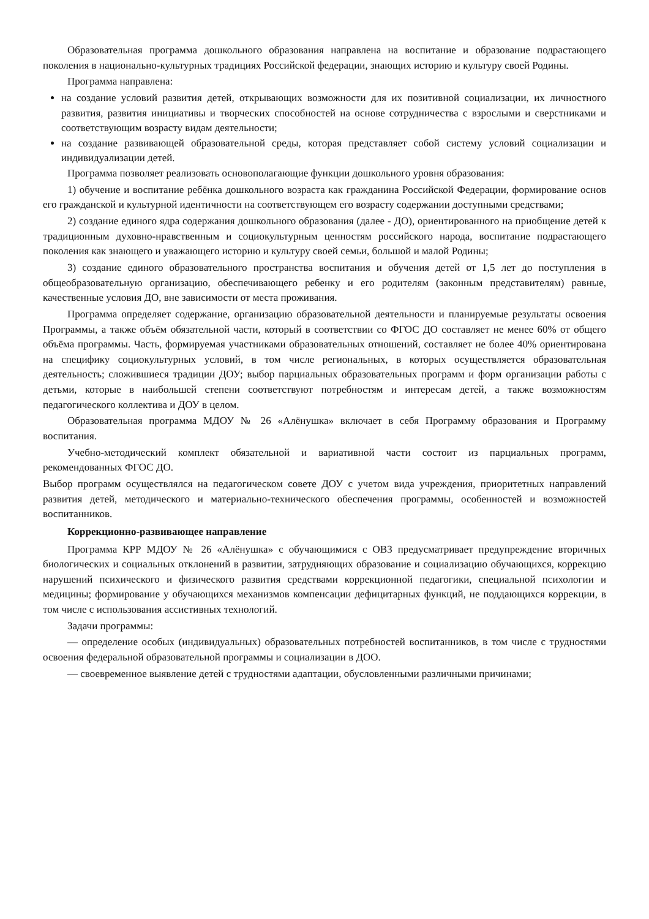Образовательная программа дошкольного образования направлена на воспитание и образование подрастающего поколения в национально-культурных традициях Российской федерации, знающих историю и культуру своей Родины.
Программа направлена:
на создание условий развития детей, открывающих возможности для их позитивной социализации, их личностного развития, развития инициативы и творческих способностей на основе сотрудничества с взрослыми и сверстниками и соответствующим возрасту видам деятельности;
на создание развивающей образовательной среды, которая представляет собой систему условий социализации и индивидуализации детей.
Программа позволяет реализовать основополагающие функции дошкольного уровня образования:
1) обучение и воспитание ребёнка дошкольного возраста как гражданина Российской Федерации, формирование основ его гражданской и культурной идентичности на соответствующем его возрасту содержании доступными средствами;
2) создание единого ядра содержания дошкольного образования (далее - ДО), ориентированного на приобщение детей к традиционным духовно-нравственным и социокультурным ценностям российского народа, воспитание подрастающего поколения как знающего и уважающего историю и культуру своей семьи, большой и малой Родины;
3) создание единого образовательного пространства воспитания и обучения детей от 1,5 лет до поступления в общеобразовательную организацию, обеспечивающего ребенку и его родителям (законным представителям) равные, качественные условия ДО, вне зависимости от места проживания.
Программа определяет содержание, организацию образовательной деятельности и планируемые результаты освоения Программы, а также объём обязательной части, который в соответствии со ФГОС ДО составляет не менее 60% от общего объёма программы. Часть, формируемая участниками образовательных отношений, составляет не более 40% ориентирована на специфику социокультурных условий, в том числе региональных, в которых осуществляется образовательная деятельность; сложившиеся традиции ДОУ; выбор парциальных образовательных программ и форм организации работы с детьми, которые в наибольшей степени соответствуют потребностям и интересам детей, а также возможностям педагогического коллектива и ДОУ в целом.
Образовательная программа МДОУ № 26 «Алёнушка» включает в себя Программу образования и Программу воспитания.
Учебно-методический комплект обязательной и вариативной части состоит из парциальных программ, рекомендованных ФГОС ДО.
Выбор программ осуществлялся на педагогическом совете ДОУ с учетом вида учреждения, приоритетных направлений развития детей, методического и материально-технического обеспечения программы, особенностей и возможностей воспитанников.
Коррекционно-развивающее направление
Программа КРР МДОУ № 26 «Алёнушка» с обучающимися с ОВЗ предусматривает предупреждение вторичных биологических и социальных отклонений в развитии, затрудняющих образование и социализацию обучающихся, коррекцию нарушений психического и физического развития средствами коррекционной педагогики, специальной психологии и медицины; формирование у обучающихся механизмов компенсации дефицитарных функций, не поддающихся коррекции, в том числе с использования ассистивных технологий.
Задачи программы:
— определение особых (индивидуальных) образовательных потребностей воспитанников, в том числе с трудностями освоения федеральной образовательной программы и социализации в ДОО.
— своевременное выявление детей с трудностями адаптации, обусловленными различными причинами;